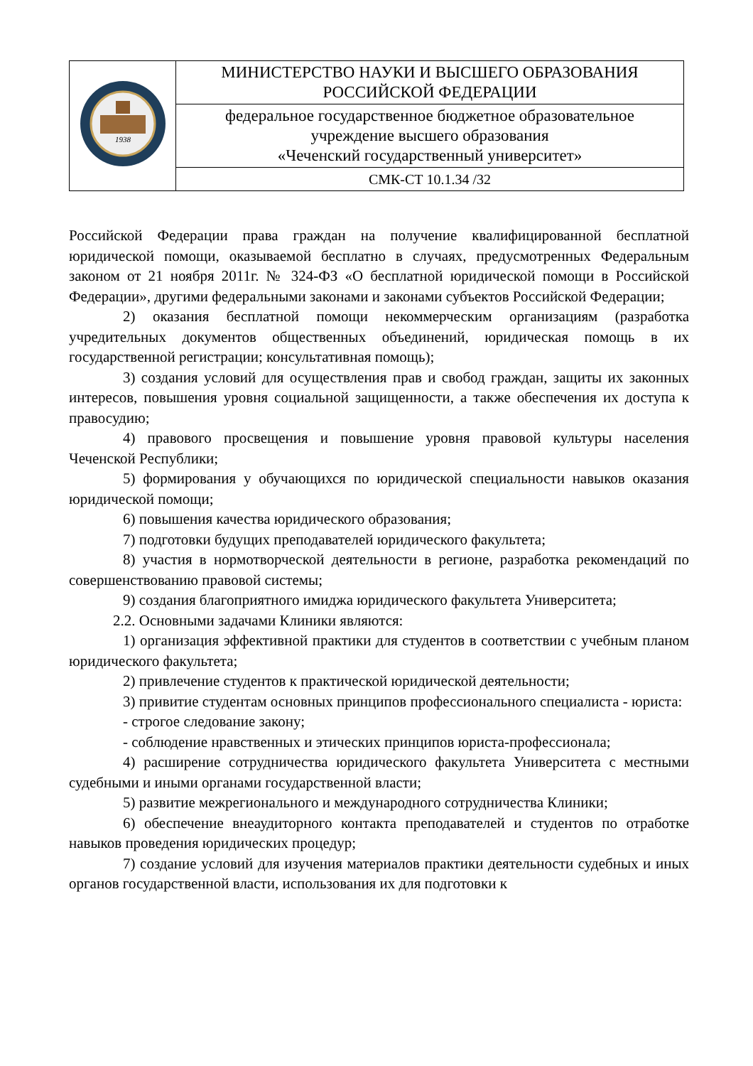| 1938 | МИНИСТЕРСТВО НАУКИ И ВЫСШЕГО ОБРАЗОВАНИЯ РОССИЙСКОЙ ФЕДЕРАЦИИ |
| | федеральное государственное бюджетное образовательное учреждение высшего образования «Чеченский государственный университет» |
| | СМК-СТ 10.1.34 /32 |
Российской Федерации права граждан на получение квалифицированной бесплатной юридической помощи, оказываемой бесплатно в случаях, предусмотренных Федеральным законом от 21 ноября 2011г. № 324-ФЗ «О бесплатной юридической помощи в Российской Федерации», другими федеральными законами и законами субъектов Российской Федерации;
2) оказания бесплатной помощи некоммерческим организациям (разработка учредительных документов общественных объединений, юридическая помощь в их государственной регистрации; консультативная помощь);
3) создания условий для осуществления прав и свобод граждан, защиты их законных интересов, повышения уровня социальной защищенности, а также обеспечения их доступа к правосудию;
4) правового просвещения и повышение уровня правовой культуры населения Чеченской Республики;
5) формирования у обучающихся по юридической специальности навыков оказания юридической помощи;
6) повышения качества юридического образования;
7) подготовки будущих преподавателей юридического факультета;
8) участия в нормотворческой деятельности в регионе, разработка рекомендаций по совершенствованию правовой системы;
9) создания благоприятного имиджа юридического факультета Университета;
2.2. Основными задачами Клиники являются:
1) организация эффективной практики для студентов в соответствии с учебным планом юридического факультета;
2) привлечение студентов к практической юридической деятельности;
3) привитие студентам основных принципов профессионального специалиста - юриста:
- строгое следование закону;
- соблюдение нравственных и этических принципов юриста-профессионала;
4) расширение сотрудничества юридического факультета Университета с местными судебными и иными органами государственной власти;
5) развитие межрегионального и международного сотрудничества Клиники;
6) обеспечение внеаудиторного контакта преподавателей и студентов по отработке навыков проведения юридических процедур;
7) создание условий для изучения материалов практики деятельности судебных и иных органов государственной власти, использования их для подготовки к